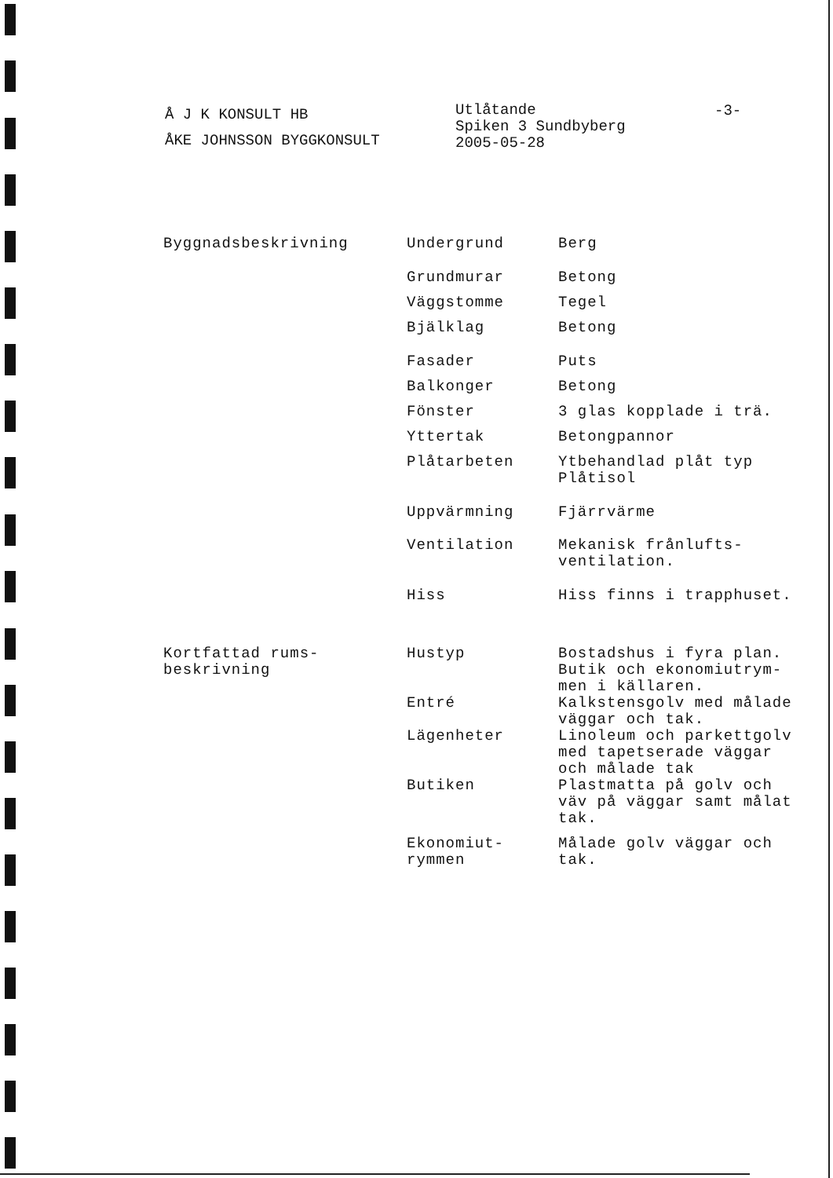Å J K KONSULT HB
ÅKE JOHNSSON BYGGKONSULT
Utlåtande
Spiken 3 Sundbyberg
2005-05-28
-3-
| Byggnadsbeskrivning | Undergrund | Berg |
| | Grundmurar | Betong |
| | Väggstomme | Tegel |
| | Bjälklag | Betong |
| | Fasader | Puts |
| | Balkonger | Betong |
| | Fönster | 3 glas kopplade i trä. |
| | Yttertak | Betongpannor |
| | Plåtarbeten | Ytbehandlad plåt typ Plåtisol |
| | Uppvärmning | Fjärrvärme |
| | Ventilation | Mekanisk frånlufts- ventilation. |
| | Hiss | Hiss finns i trapphuset. |
| Kortfattad rums- beskrivning | Hustyp | Bostadshus i fyra plan. Butik och ekonomiutrym- men i källaren. |
| | Entré | Kalkstensgolv med målade väggar och tak. |
| | Lägenheter | Linoleum och parkettgolv med tapetserade väggar och målade tak |
| | Butiken | Plastmatta på golv och väv på väggar samt målat tak. |
| | Ekonomiut- rymmen | Målade golv väggar och tak. |